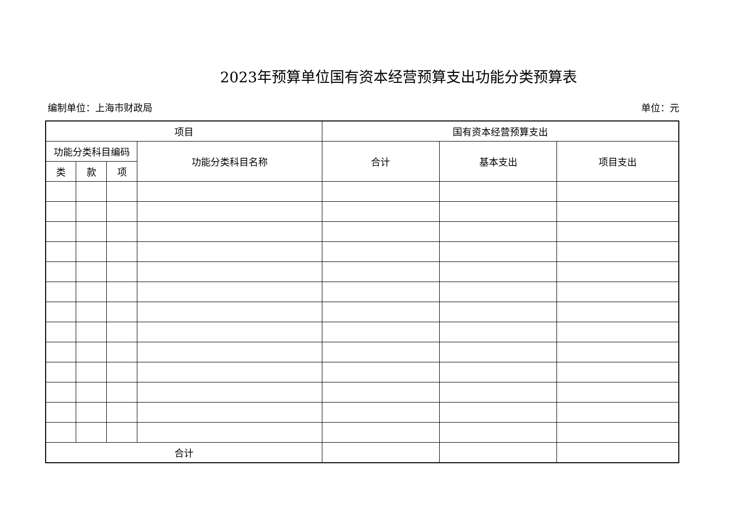2023年预算单位国有资本经营预算支出功能分类预算表
编制单位：上海市财政局 单位：元
| 项目 | | | | 国有资本经营预算支出 | | |
| --- | --- | --- | --- | --- | --- | --- |
| 功能分类科目编码 | | | 功能分类科目名称 | 合计 | 基本支出 | 项目支出 |
| 类 | 款 | 项 | | | | |
| 合计 | | | | | | |